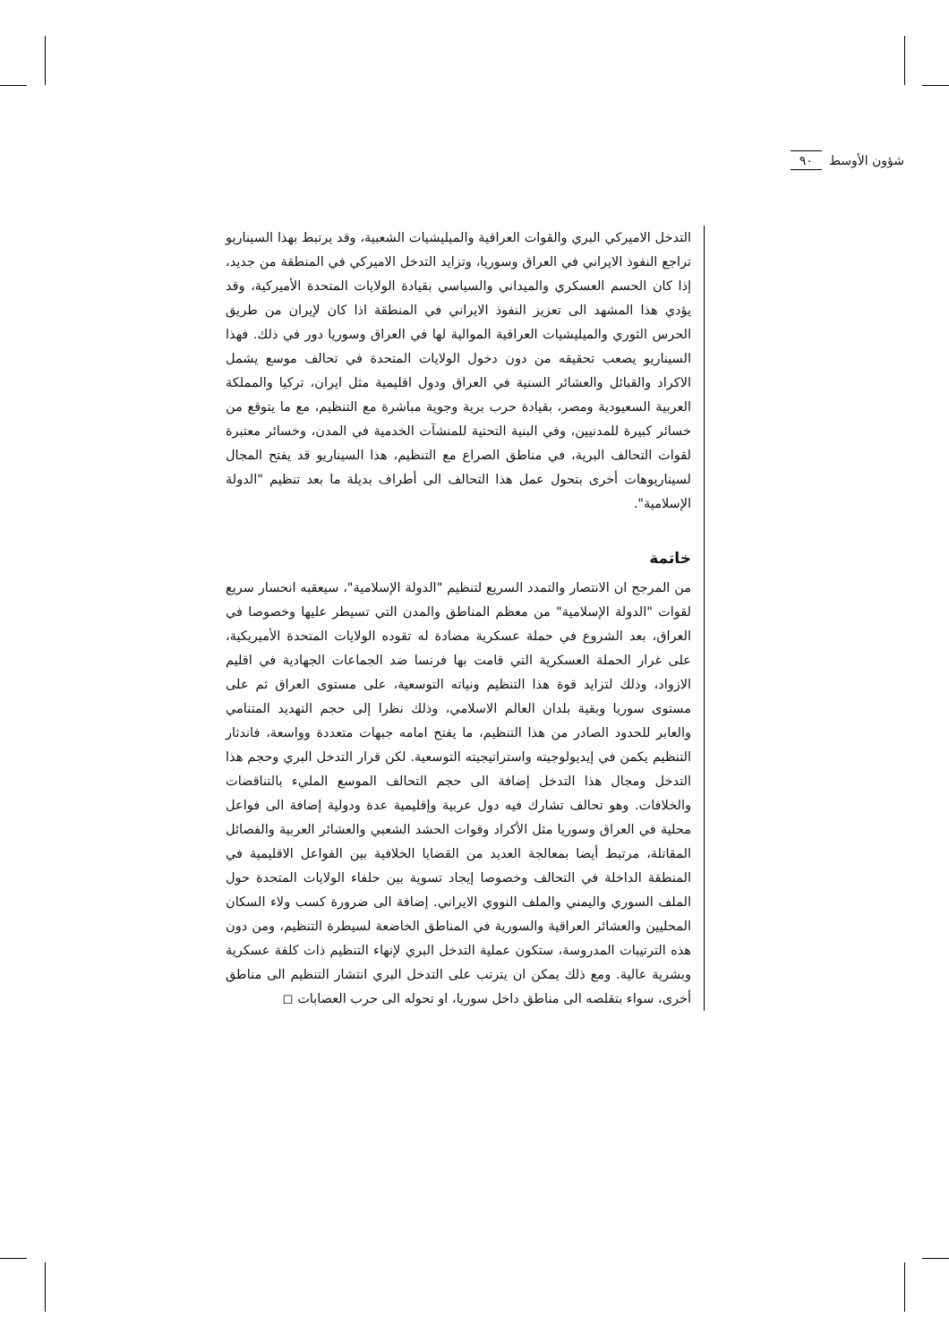شؤون الأوسط ٩٠
التدخل الاميركي البري والقوات العراقية والميليشيات الشعبية، وقد يرتبط بهذا السيناريو تراجع النفوذ الايراني في العراق وسوريا، وتزايد التدخل الاميركي في المنطقة من جديد، إذا كان الحسم العسكري والميداني والسياسي بقيادة الولايات المتحدة الأميركية، وقد يؤدي هذا المشهد الى تعزيز النفوذ الايراني في المنطقة اذا كان لإيران من طريق الحرس الثوري والميليشيات العراقية الموالية لها في العراق وسوريا دور في ذلك. فهذا السيناريو يصعب تحقيقه من دون دخول الولايات المتحدة في تحالف موسع يشمل الاكراد والقبائل والعشائر السنية في العراق ودول اقليمية مثل ايران، تركيا والمملكة العربية السعيودية ومصر، بقيادة حرب برية وجوية مباشرة مع التنظيم، مع ما يتوقع من خسائر كبيرة للمدنيين، وفي البنية التحتية للمنشآت الخدمية في المدن، وخسائر معتبرة لقوات التحالف البرية، في مناطق الصراع مع التنظيم، هذا السيناريو قد يفتح المجال لسيناريوهات أخرى بتحول عمل هذا التحالف الى أطراف بديلة ما بعد تنظيم "الدولة الإسلامية".
خاتمة
من المرجح ان الانتصار والتمدد السريع لتنظيم "الدولة الإسلامية"، سيعقبه انحسار سريع لقوات "الدولة الإسلامية" من معظم المناطق والمدن التي تسيطر عليها وخصوصا في العراق، بعد الشروع في حملة عسكرية مضادة له تقوده الولايات المتحدة الأميريكية، على غرار الحملة العسكرية التي قامت بها فرنسا ضد الجماعات الجهادية في اقليم الازواد، وذلك لتزايد قوة هذا التنظيم ونياته التوسعية، على مستوى العراق ثم على مستوى سوريا وبقية بلدان العالم الاسلامي، وذلك نظرا إلى حجم التهديد المتنامي والعابر للحدود الصادر من هذا التنظيم، ما يفتح امامه جبهات متعددة وواسعة، فاندثار التنظيم يكمن في إيديولوجيته واستراتيجيته التوسعية. لكن قرار التدخل البري وحجم هذا التدخل ومجال هذا التدخل إضافة الى حجم التحالف الموسع المليء بالتناقضات والخلافات. وهو تحالف تشارك فيه دول عربية وإقليمية عدة ودولية إضافة الى فواعل محلية في العراق وسوريا مثل الأكراد وقوات الحشد الشعبي والعشائر العربية والفصائل المقاتلة، مرتبط أيضا بمعالجة العديد من القضايا الخلافية بين الفواعل الاقليمية في المنطقة الداخلة في التحالف وخصوصا إيجاد تسوية بين حلفاء الولايات المتحدة حول الملف السوري واليمني والملف النووي الايراني. إضافة الى ضرورة كسب ولاء السكان المحليين والعشائر العراقية والسورية في المناطق الخاضعة لسيطرة التنظيم، ومن دون هذه الترتيبات المدروسة، ستكون عملية التدخل البري لإنهاء التنظيم ذات كلفة عسكرية وبشرية عالية. ومع ذلك يمكن ان يترتب على التدخل البري انتشار التنظيم الى مناطق أخرى، سواء بتقلصه الى مناطق داخل سوريا، او تحوله الى حرب العصابات ◻